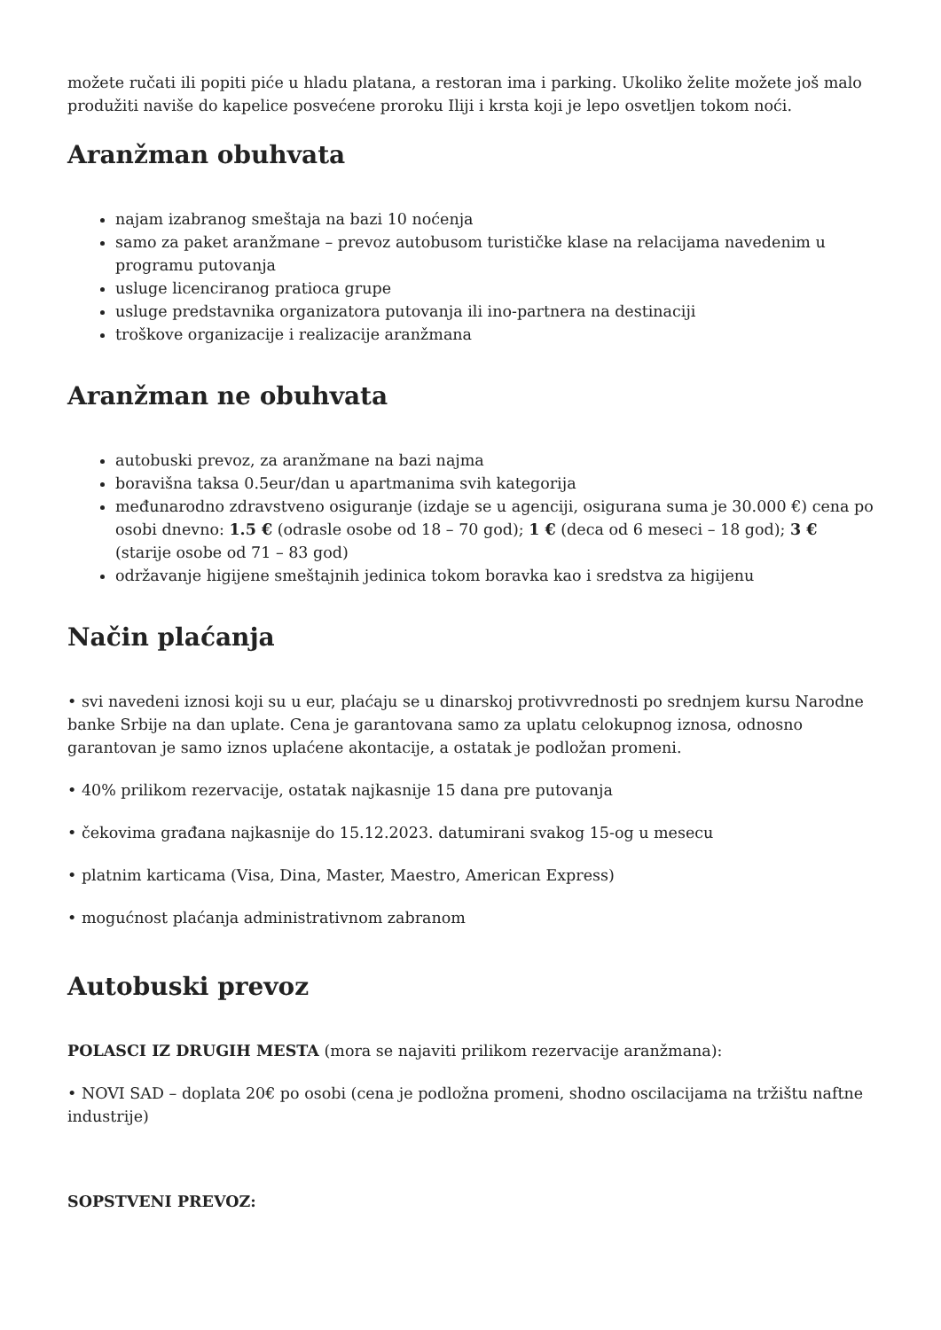možete ručati ili popiti piće u hladu platana, a restoran ima i parking. Ukoliko želite možete još malo produžiti naviše do kapelice posvećene proroku Iliji i krsta koji je lepo osvetljen tokom noći.
Aranžman obuhvata
najam izabranog smeštaja na bazi 10 noćenja
samo za paket aranžmane – prevoz autobusom turističke klase na relacijama navedenim u programu putovanja
usluge licenciranog pratioca grupe
usluge predstavnika organizatora putovanja ili ino-partnera na destinaciji
troškove organizacije i realizacije aranžmana
Aranžman ne obuhvata
autobuski prevoz, za aranžmane na bazi najma
boravišna taksa 0.5eur/dan u apartmanima svih kategorija
međunarodno zdravstveno osiguranje (izdaje se u agenciji, osigurana suma je 30.000 €) cena po osobi dnevno: 1.5 € (odrasle osobe od 18 – 70 god); 1 € (deca od 6 meseci – 18 god); 3 € (starije osobe od 71 – 83 god)
održavanje higijene smeštajnih jedinica tokom boravka kao i sredstva za higijenu
Način plaćanja
• svi navedeni iznosi koji su u eur, plaćaju se u dinarskoj protivvrednosti po srednjem kursu Narodne banke Srbije na dan uplate. Cena je garantovana samo za uplatu celokupnog iznosa, odnosno garantovan je samo iznos uplaćene akontacije, a ostatak je podložan promeni.
• 40% prilikom rezervacije, ostatak najkasnije 15 dana pre putovanja
• čekovima građana najkasnije do 15.12.2023. datumirani svakog 15-og u mesecu
• platnim karticama (Visa, Dina, Master, Maestro, American Express)
• mogućnost plaćanja administrativnom zabranom
Autobuski prevoz
POLASCI IZ DRUGIH MESTA (mora se najaviti prilikom rezervacije aranžmana):
• NOVI SAD – doplata 20€ po osobi (cena je podložna promeni, shodno oscilacijama na tržištu naftne industrije)
SOPSTVENI PREVOZ: